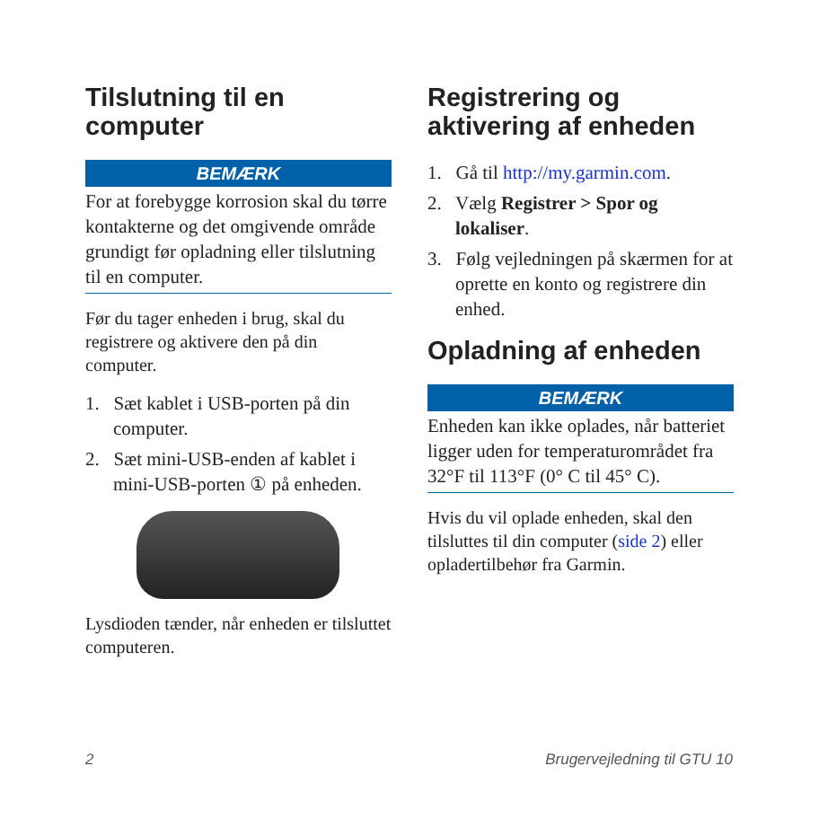Tilslutning til en computer
BEMÆRK
For at forebygge korrosion skal du tørre kontakterne og det omgivende område grundigt før opladning eller tilslutning til en computer.
Før du tager enheden i brug, skal du registrere og aktivere den på din computer.
1. Sæt kablet i USB-porten på din computer.
2. Sæt mini-USB-enden af kablet i mini-USB-porten ① på enheden.
Lysdioden tænder, når enheden er tilsluttet computeren.
Registrering og aktivering af enheden
1. Gå til http://my.garmin.com.
2. Vælg Registrer > Spor og lokaliser.
3. Følg vejledningen på skærmen for at oprette en konto og registrere din enhed.
Opladning af enheden
BEMÆRK
Enheden kan ikke oplades, når batteriet ligger uden for temperaturområdet fra 32°F til 113°F (0° C til 45° C).
Hvis du vil oplade enheden, skal den tilsluttes til din computer (side 2) eller opladertilbehør fra Garmin.
2 Brugervejledning til GTU 10